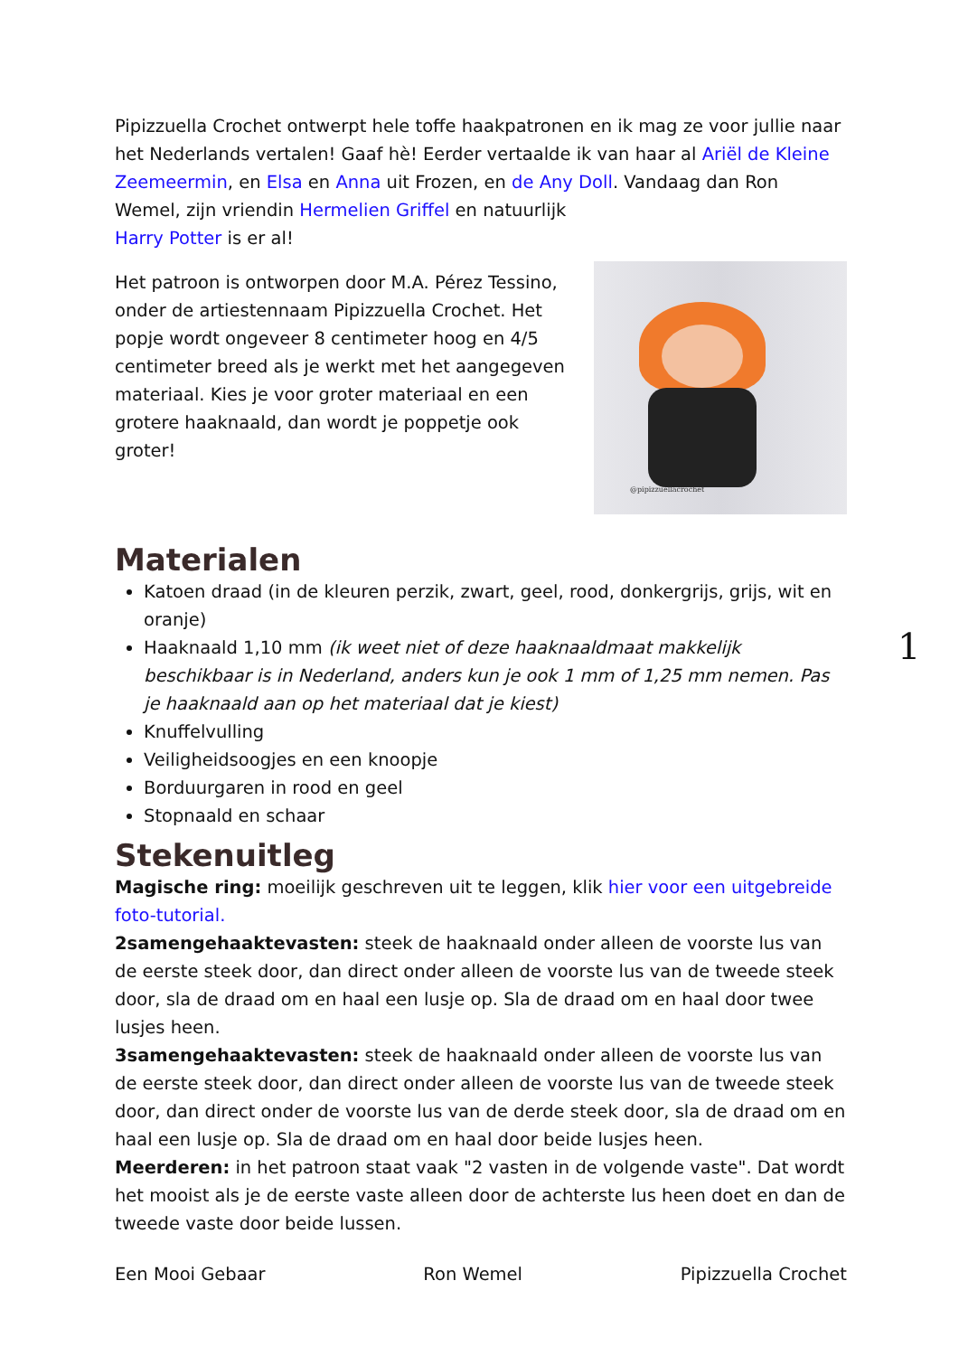Pipizzuella Crochet ontwerpt hele toffe haakpatronen en ik mag ze voor jullie naar het Nederlands vertalen! Gaaf hè! Eerder vertaalde ik van haar al Ariël de Kleine Zeemeermin, en Elsa en Anna uit Frozen, en de Any Doll. Vandaag dan Ron Wemel, zijn vriendin Hermelien Griffel en natuurlijk
Harry Potter is er al!
@pipizzuellacrochet
Het patroon is ontworpen door M.A. Pérez Tessino, onder de artiestennaam Pipizzuella Crochet. Het popje wordt ongeveer 8 centimeter hoog en 4/5 centimeter breed als je werkt met het aangegeven materiaal. Kies je voor groter materiaal en een grotere haaknaald, dan wordt je poppetje ook groter!
Materialen
Katoen draad (in de kleuren perzik, zwart, geel, rood, donkergrijs, grijs, wit en oranje)
Haaknaald 1,10 mm (ik weet niet of deze haaknaaldmaat makkelijk beschikbaar is in Nederland, anders kun je ook 1 mm of 1,25 mm nemen. Pas je haaknaald aan op het materiaal dat je kiest)
Knuffelvulling
Veiligheidsoogjes en een knoopje
Borduurgaren in rood en geel
Stopnaald en schaar
Stekenuitleg
Magische ring: moeilijk geschreven uit te leggen, klik hier voor een uitgebreide foto-tutorial.
2samengehaaktevasten: steek de haaknaald onder alleen de voorste lus van de eerste steek door, dan direct onder alleen de voorste lus van de tweede steek door, sla de draad om en haal een lusje op. Sla de draad om en haal door twee lusjes heen.
3samengehaaktevasten: steek de haaknaald onder alleen de voorste lus van de eerste steek door, dan direct onder alleen de voorste lus van de tweede steek door, dan direct onder de voorste lus van de derde steek door, sla de draad om en haal een lusje op. Sla de draad om en haal door beide lusjes heen.
Meerderen: in het patroon staat vaak "2 vasten in de volgende vaste". Dat wordt het mooist als je de eerste vaste alleen door de achterste lus heen doet en dan de tweede vaste door beide lussen.
Een Mooi Gebaar Ron Wemel Pipizzuella Crochet
1